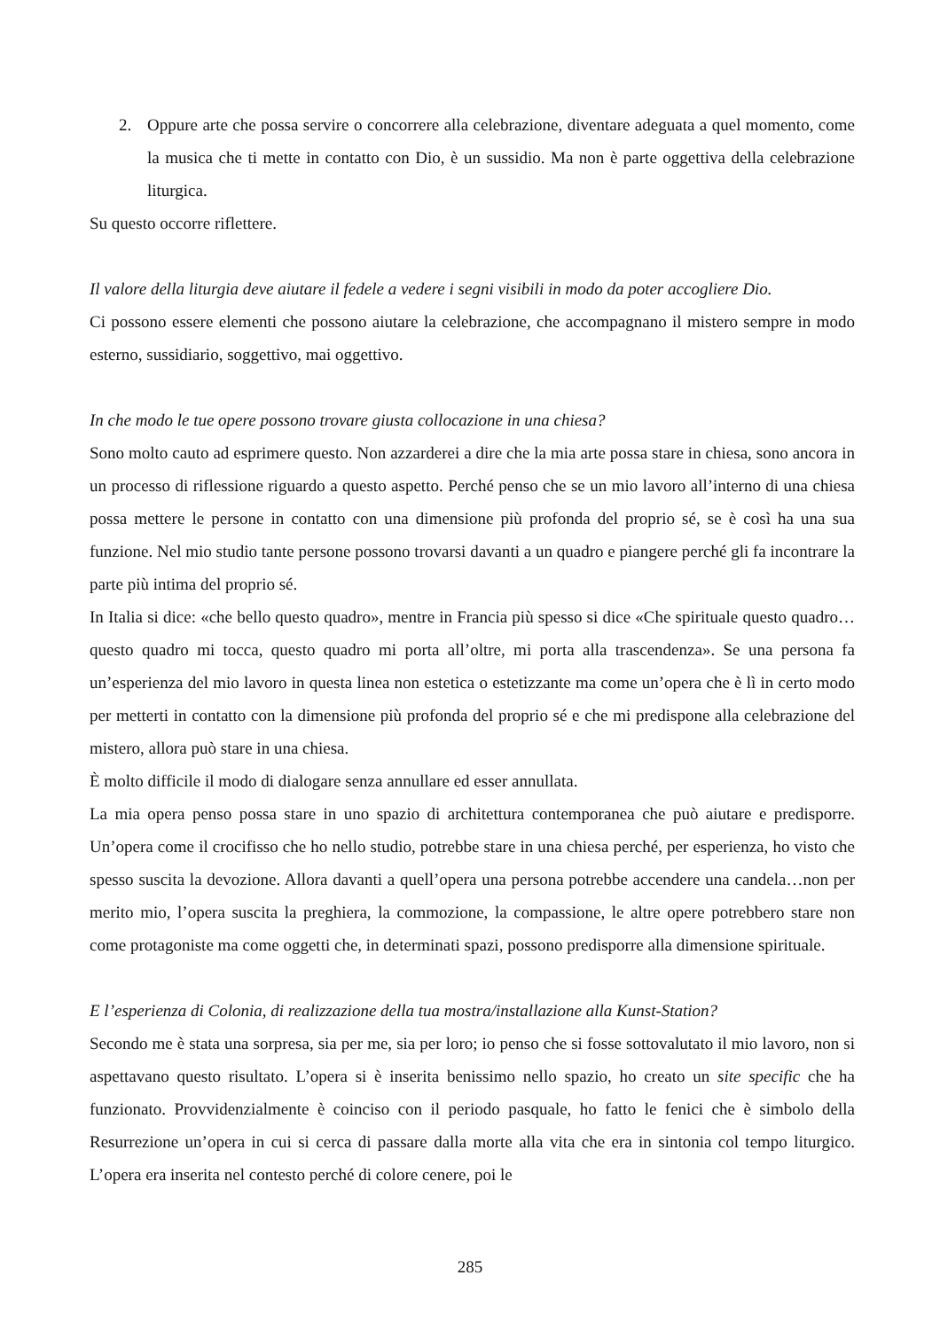2. Oppure arte che possa servire o concorrere alla celebrazione, diventare adeguata a quel momento, come la musica che ti mette in contatto con Dio, è un sussidio. Ma non è parte oggettiva della celebrazione liturgica.
Su questo occorre riflettere.
Il valore della liturgia deve aiutare il fedele a vedere i segni visibili in modo da poter accogliere Dio.
Ci possono essere elementi che possono aiutare la celebrazione, che accompagnano il mistero sempre in modo esterno, sussidiario, soggettivo, mai oggettivo.
In che modo le tue opere possono trovare giusta collocazione in una chiesa?
Sono molto cauto ad esprimere questo. Non azzarderei a dire che la mia arte possa stare in chiesa, sono ancora in un processo di riflessione riguardo a questo aspetto. Perché penso che se un mio lavoro all’interno di una chiesa possa mettere le persone in contatto con una dimensione più profonda del proprio sé, se è così ha una sua funzione. Nel mio studio tante persone possono trovarsi davanti a un quadro e piangere perché gli fa incontrare la parte più intima del proprio sé.
In Italia si dice: «che bello questo quadro», mentre in Francia più spesso si dice «Che spirituale questo quadro…questo quadro mi tocca, questo quadro mi porta all’oltre, mi porta alla trascendenza». Se una persona fa un’esperienza del mio lavoro in questa linea non estetica o estetizzante ma come un’opera che è lì in certo modo per metterti in contatto con la dimensione più profonda del proprio sé e che mi predispone alla celebrazione del mistero, allora può stare in una chiesa.
È molto difficile il modo di dialogare senza annullare ed esser annullata.
La mia opera penso possa stare in uno spazio di architettura contemporanea che può aiutare e predisporre. Un’opera come il crocifisso che ho nello studio, potrebbe stare in una chiesa perché, per esperienza, ho visto che spesso suscita la devozione. Allora davanti a quell’opera una persona potrebbe accendere una candela…non per merito mio, l’opera suscita la preghiera, la commozione, la compassione, le altre opere potrebbero stare non come protagoniste ma come oggetti che, in determinati spazi, possono predisporre alla dimensione spirituale.
E l’esperienza di Colonia, di realizzazione della tua mostra/installazione alla Kunst-Station?
Secondo me è stata una sorpresa, sia per me, sia per loro; io penso che si fosse sottovalutato il mio lavoro, non si aspettavano questo risultato. L’opera si è inserita benissimo nello spazio, ho creato un site specific che ha funzionato. Provvidenzialmente è coinciso con il periodo pasquale, ho fatto le fenici che è simbolo della Resurrezione un’opera in cui si cerca di passare dalla morte alla vita che era in sintonia col tempo liturgico. L’opera era inserita nel contesto perché di colore cenere, poi le
285